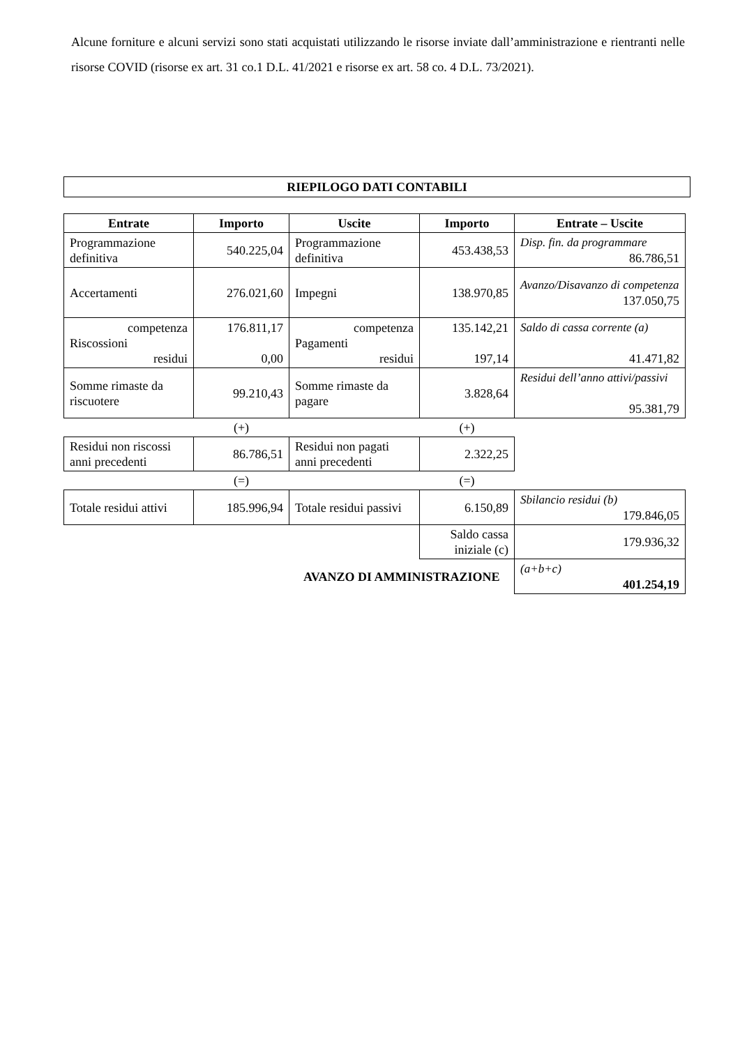Alcune forniture e alcuni servizi sono stati acquistati utilizzando le risorse inviate dall’amministrazione e rientranti nelle risorse COVID (risorse ex art. 31 co.1 D.L. 41/2021 e risorse ex art. 58 co. 4 D.L. 73/2021).
RIEPILOGO DATI CONTABILI
| Entrate | Importo | Uscite | Importo | Entrate – Uscite |
| --- | --- | --- | --- | --- |
| Programmazione definitiva | 540.225,04 | Programmazione definitiva | 453.438,53 | Disp. fin. da programmare 86.786,51 |
| Accertamenti | 276.021,60 | Impegni | 138.970,85 | Avanzo/Disavanzo di competenza 137.050,75 |
| competenza Riscossioni residui | 176.811,17 0,00 | competenza Pagamenti residui | 135.142,21 197,14 | Saldo di cassa corrente (a) 41.471,82 |
| Somme rimaste da riscuotere | 99.210,43 | Somme rimaste da pagare | 3.828,64 | Residui dell’anno attivi/passivi 95.381,79 |
| | (+) | | (+) | |
| Residui non riscossi anni precedenti | 86.786,51 | Residui non pagati anni precedenti | 2.322,25 | |
| | (=) | | (=) | |
| Totale residui attivi | 185.996,94 | Totale residui passivi | 6.150,89 | Sbilancio residui (b) 179.846,05 |
| | | | Saldo cassa iniziale (c) | 179.936,32 |
| | | AVANZO DI AMMINISTRAZIONE | | (a+b+c) 401.254,19 |